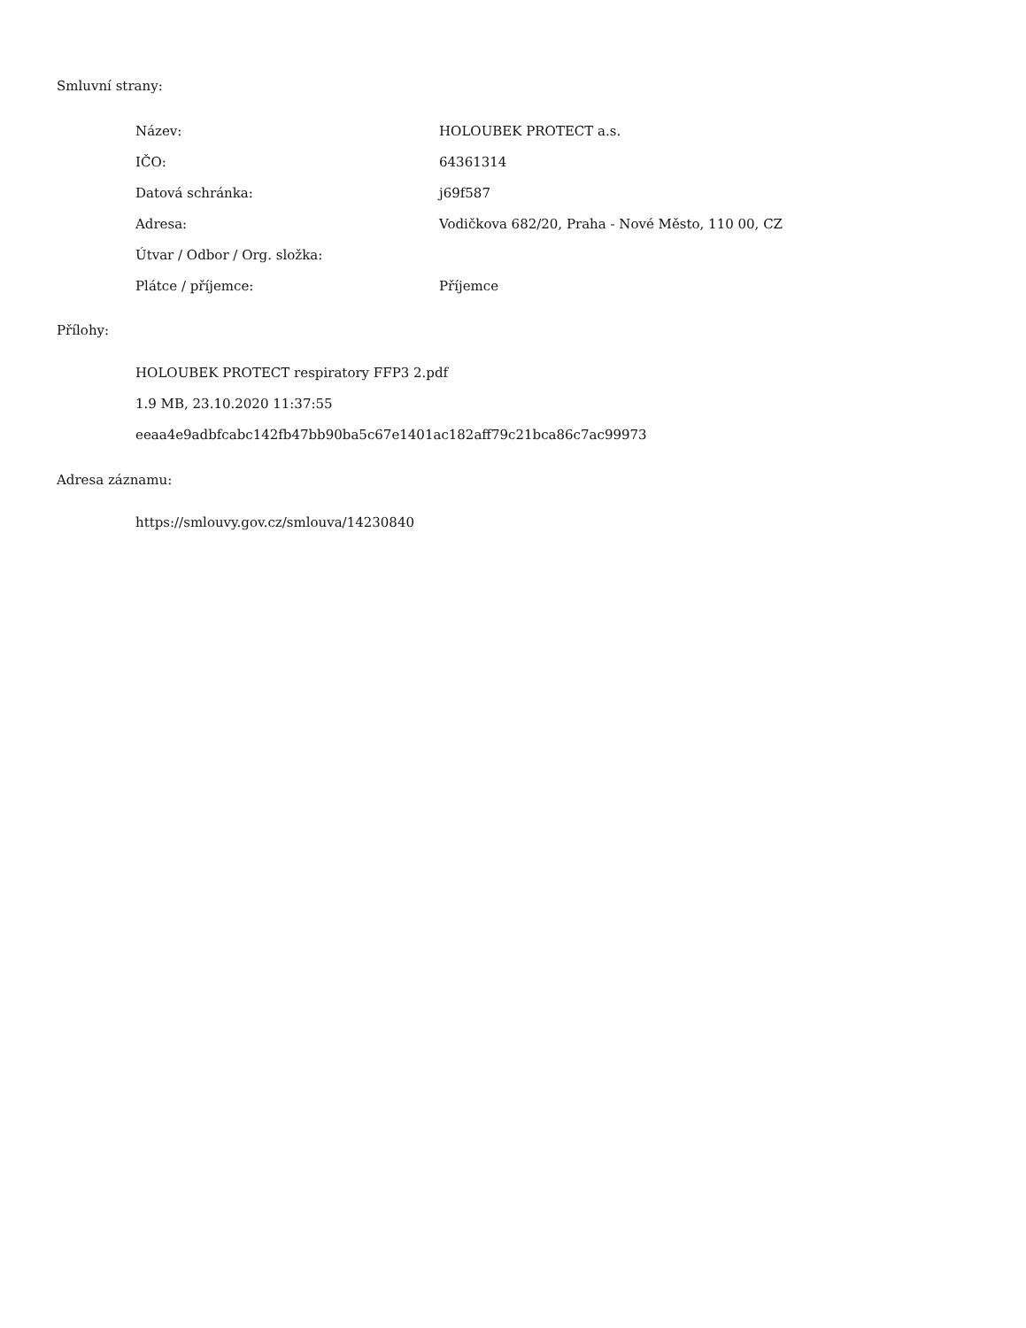Smluvní strany:
| Název: | HOLOUBEK PROTECT a.s. |
| IČO: | 64361314 |
| Datová schránka: | j69f587 |
| Adresa: | Vodičkova 682/20, Praha - Nové Město, 110 00, CZ |
| Útvar / Odbor / Org. složka: | |
| Plátce / příjemce: | Příjemce |
Přílohy:
HOLOUBEK PROTECT respiratory FFP3 2.pdf
1.9 MB, 23.10.2020 11:37:55
eeaa4e9adbfcabc142fb47bb90ba5c67e1401ac182aff79c21bca86c7ac99973
Adresa záznamu:
https://smlouvy.gov.cz/smlouva/14230840